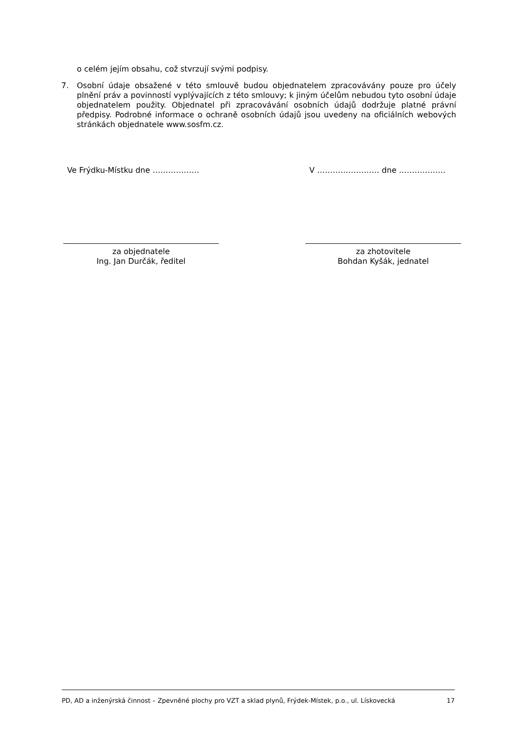o celém jejím obsahu, což stvrzují svými podpisy.
7. Osobní údaje obsažené v této smlouvě budou objednatelem zpracovávány pouze pro účely plnění práv a povinností vyplývajících z této smlouvy; k jiným účelům nebudou tyto osobní údaje objednatelem použity. Objednatel při zpracovávání osobních údajů dodržuje platné právní předpisy. Podrobné informace o ochraně osobních údajů jsou uvedeny na oficiálních webových stránkách objednatele www.sosfm.cz.
Ve Frýdku-Místku dne ……………… V …………………… dne ………………
za objednatele
Ing. Jan Durčák, ředitel
za zhotovitele
Bohdan Kyšák, jednatel
PD, AD a inženýrská činnost – Zpevněné plochy pro VZT a sklad plynů, Frýdek-Místek, p.o., ul. Lískovecká 17